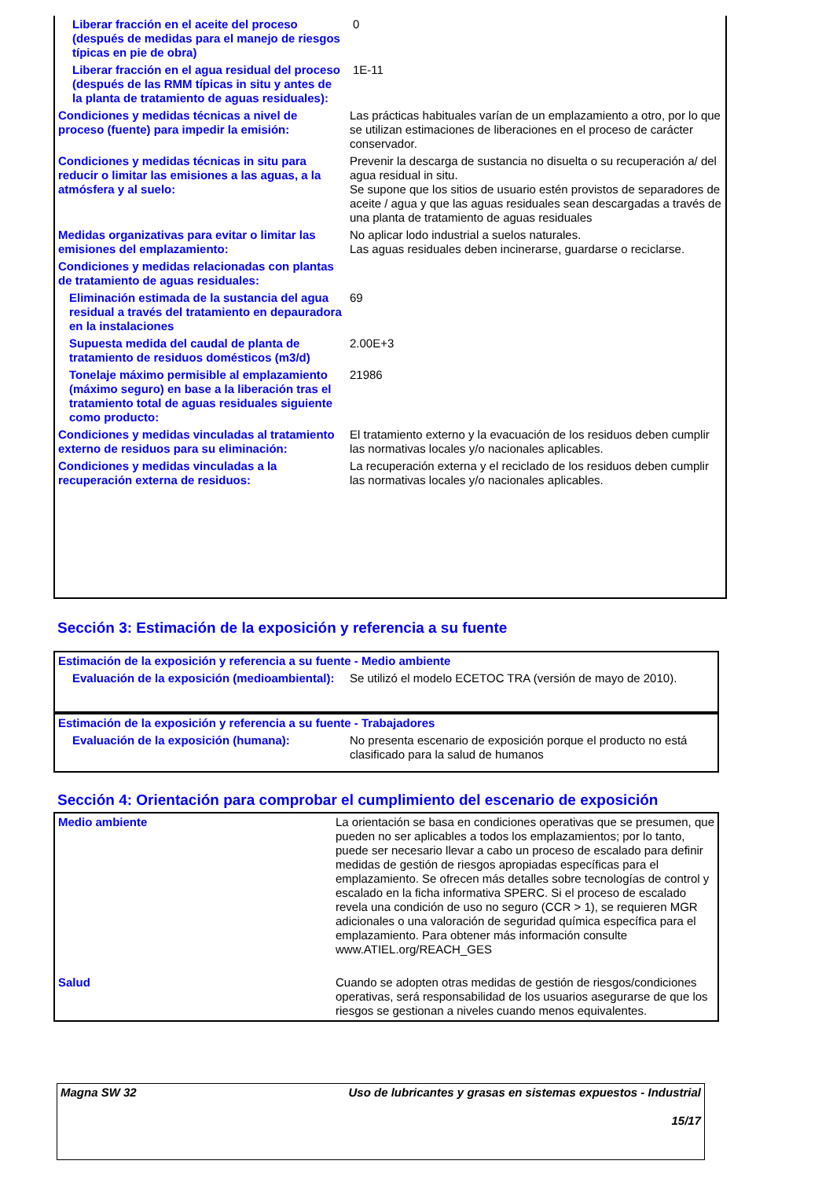| Liberar fracción en el aceite del proceso (después de medidas para el manejo de riesgos típicas en pie de obra) | 0 |
| Liberar fracción en el agua residual del proceso (después de las RMM típicas in situ y antes de la planta de tratamiento de aguas residuales): | 1E-11 |
| Condiciones y medidas técnicas a nivel de proceso (fuente) para impedir la emisión: | Las prácticas habituales varían de un emplazamiento a otro, por lo que se utilizan estimaciones de liberaciones en el proceso de carácter conservador. |
| Condiciones y medidas técnicas in situ para reducir o limitar las emisiones a las aguas, a la atmósfera y al suelo: | Prevenir la descarga de sustancia no disuelta o su recuperación a/ del agua residual in situ. Se supone que los sitios de usuario estén provistos de separadores de aceite / agua y que las aguas residuales sean descargadas a través de una planta de tratamiento de aguas residuales |
| Medidas organizativas para evitar o limitar las emisiones del emplazamiento: | No aplicar lodo industrial a suelos naturales. Las aguas residuales deben incinerarse, guardarse o reciclarse. |
| Condiciones y medidas relacionadas con plantas de tratamiento de aguas residuales: | |
| Eliminación estimada de la sustancia del agua residual a través del tratamiento en depauradora en la instalaciones | 69 |
| Supuesta medida del caudal de planta de tratamiento de residuos domésticos (m3/d) | 2.00E+3 |
| Tonelaje máximo permisible al emplazamiento (máximo seguro) en base a la liberación tras el tratamiento total de aguas residuales siguiente como producto: | 21986 |
| Condiciones y medidas vinculadas al tratamiento externo de residuos para su eliminación: | El tratamiento externo y la evacuación de los residuos deben cumplir las normativas locales y/o nacionales aplicables. |
| Condiciones y medidas vinculadas a la recuperación externa de residuos: | La recuperación externa y el reciclado de los residuos deben cumplir las normativas locales y/o nacionales aplicables. |
Sección 3: Estimación de la exposición y referencia a su fuente
| Estimación de la exposición y referencia a su fuente - Medio ambiente | |
| Evaluación de la exposición (medioambiental): | Se utilizó el modelo ECETOC TRA (versión de mayo de 2010). |
| Estimación de la exposición y referencia a su fuente - Trabajadores | |
| Evaluación de la exposición (humana): | No presenta escenario de exposición porque el producto no está clasificado para la salud de humanos |
Sección 4: Orientación para comprobar el cumplimiento del escenario de exposición
| Medio ambiente | La orientación se basa en condiciones operativas que se presumen, que pueden no ser aplicables a todos los emplazamientos; por lo tanto, puede ser necesario llevar a cabo un proceso de escalado para definir medidas de gestión de riesgos apropiadas específicas para el emplazamiento. Se ofrecen más detalles sobre tecnologías de control y escalado en la ficha informativa SPERC. Si el proceso de escalado revela una condición de uso no seguro (CCR > 1), se requieren MGR adicionales o una valoración de seguridad química específica para el emplazamiento. Para obtener más información consulte www.ATIEL.org/REACH_GES |
| Salud | Cuando se adopten otras medidas de gestión de riesgos/condiciones operativas, será responsabilidad de los usuarios asegurarse de que los riesgos se gestionan a niveles cuando menos equivalentes. |
| Magna SW 32 | Uso de lubricantes y grasas en sistemas expuestos - Industrial 15/17 |